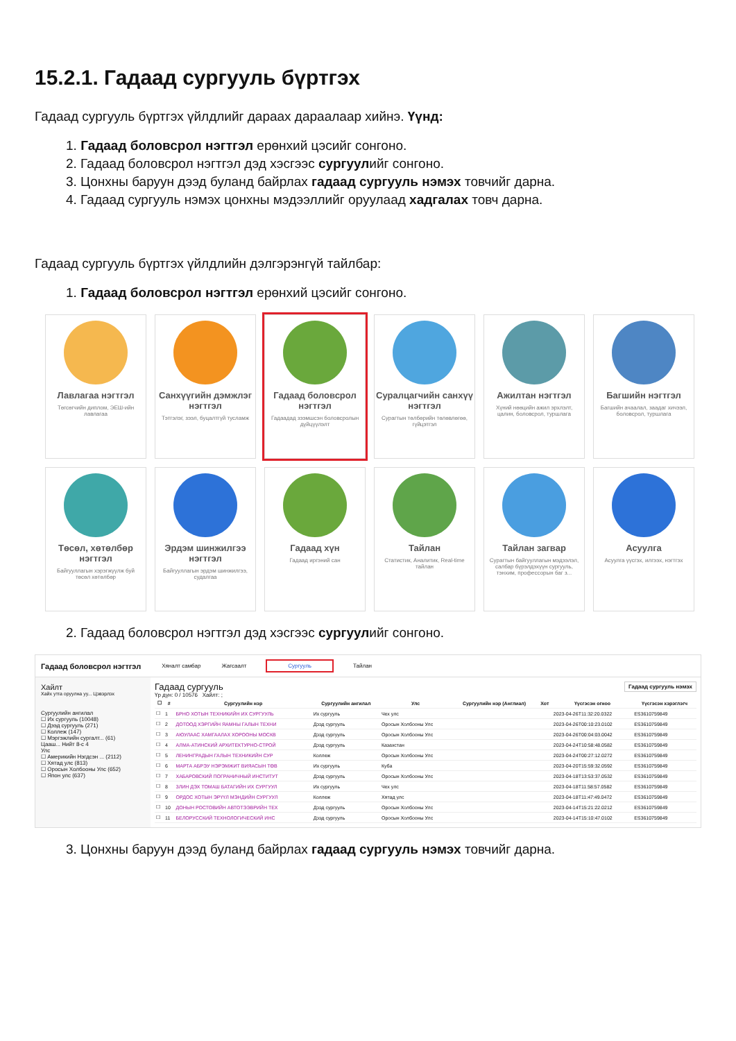15.2.1. Гадаад сургууль бүртгэх
Гадаад сургууль бүртгэх үйлдлийг дараах дараалаар хийнэ. Үүнд:
1. Гадаад боловсрол нэгтгэл ерөнхий цэсийг сонгоно.
2. Гадаад боловсрол нэгтгэл дэд хэсгээс сургуулийг сонгоно.
3. Цонхны баруун дээд буланд байрлах гадаад сургууль нэмэх товчийг дарна.
4. Гадаад сургууль нэмэх цонхны мэдээллийг оруулаад хадгалах товч дарна.
Гадаад сургууль бүртгэх үйлдлийн дэлгэрэнгүй тайлбар:
1. Гадаад боловсрол нэгтгэл ерөнхий цэсийг сонгоно.
Лавлагаа нэгтгэл
Төгсөгчийн диплом, ЭЕШ-ийн лавлагаа
Санхүүгийн дэмжлэг нэгтгэл
Тэтгэлэг, зээл, буцалтгүй тусламж
Гадаад боловсрол нэгтгэл
Гадаадад зээмшсэн боловсролын дүйцүүлэлт
Суралцагчийн санхүү нэгтгэл
Сурагтын төлбөрийн төлөвлөгөө, гүйцэтгэл
Ажилтан нэгтгэл
Хүний нөөцийн ажил эрхлэлт, цалин, боловсрол, туршлага
Багшийн нэгтгэл
Багшийн ачаалал, заадаг хичээл, боловсрол, туршлага
Төсөл, хөтөлбөр нэгтгэл
Байгууллагын хэрэгжүүлж буй төсөл хөтөлбөр
Эрдэм шинжилгээ нэгтгэл
Байгууллагын эрдэм шинжилгээ, судалгаа
Гадаад хүн
Гадаад иргэний сан
Тайлан
Статистик, Аналитик, Real-time тайлан
Тайлан загвар
Сурагтын байгууллагын мэдээлэл, салбар бүрэлдэхүүн сургууль, тэнхим, профессорын баг з...
Асуулга
Асуулга үүсгэх, илгээх, нэгтгэх
2. Гадаад боловсрол нэгтгэл дэд хэсгээс сургуулийг сонгоно.
Гадаад боловсрол нэгтгэл Хяналт самбар Жагсаалт Сургууль Тайлан
Хайлт
Хайх утга оруулна уу... Цэвэрлэх
Сургуулийн ангилал
☐ Их сургууль (10048)
☐ Дээд сургууль (271)
☐ Коллеж (147)
☐ Мэргэжлийн сургалт... (61)
Цааш... Нийт 8-с 4
Улс
☐ Америкийн Нэгдсэн ... (2112)
☐ Хятад улс (813)
☐ Оросын Холбооны Улс (652)
☐ Япон улс (637)
Гадаад сургууль Гадаад сургууль нэмэх
Үр дүн: 0 / 10576 Хайлт: ;
| ☐ | # | Сургуулийн нэр | Сургуулийн ангилал | Улс | Сургуулийн нэр (Англиал) | Хот | Үүсгэсэн огноо | Үүсгэсэн хэрэглэгч |
| --- | --- | --- | --- | --- | --- | --- | --- | --- |
| ☐ | 1 | БРНО ХОТЫН ТЕХНИКИЙН ИХ СУРГУУЛЬ | Их сургууль | Чех улс | | | 2023-04-26T11:32:20.0322 | ES3610759849 |
| ☐ | 2 | ДОТООД ХЭРГИЙН ЯАМНЫ ГАЛЫН ТЕХНИ | Дээд сургууль | Оросын Холбооны Улс | | | 2023-04-26T00:10:23.0102 | ES3610759849 |
| ☐ | 3 | АЮУЛААС ХАМГААЛАХ ХОРООНЫ МОСКВ | Дээд сургууль | Оросын Холбооны Улс | | | 2023-04-26T00:04:03.0042 | ES3610759849 |
| ☐ | 4 | АЛМА-АТИНСКИЙ АРХИТЕКТУРНО-СТРОЙ | Дээд сургууль | Казахстан | | | 2023-04-24T10:58:48.0582 | ES3610759849 |
| ☐ | 5 | ЛЕНИНГРАДЫН ГАЛЫН ТЕХНИКИЙН СУР | Коллеж | Оросын Холбооны Улс | | | 2023-04-24T00:27:12.0272 | ES3610759849 |
| ☐ | 6 | МАРТА АБРЭУ НЭРЭМЖИТ ВИЯАСЫН ТӨВ | Их сургууль | Куба | | | 2023-04-20T15:59:32.0592 | ES3610759849 |
| ☐ | 7 | ХАБАРОВСКИЙ ПОГРАНИЧНЫЙ ИНСТИТУТ | Дээд сургууль | Оросын Холбооны Улс | | | 2023-04-18T13:53:37.0532 | ES3610759849 |
| ☐ | 8 | ЗЛИН ДЭХ ТОМАШ БАТАГИЙН ИХ СУРГУУЛ | Их сургууль | Чех улс | | | 2023-04-18T11:58:57.0582 | ES3610759849 |
| ☐ | 9 | ОРДОС ХОТЫН ЭРҮҮЛ МЭНДИЙН СУРГУУЛ | Коллеж | Хятад улс | | | 2023-04-18T11:47:49.0472 | ES3610759849 |
| ☐ | 10 | ДОНЫН РОСТОВИЙН АВТОТЭЭВРИЙН ТЕХ | Дээд сургууль | Оросын Холбооны Улс | | | 2023-04-14T15:21:22.0212 | ES3610759849 |
| ☐ | 11 | БЕЛОРУССКИЙ ТЕХНОЛОГИЧЕСКИЙ ИНС | Дээд сургууль | Оросын Холбооны Улс | | | 2023-04-14T15:10:47.0102 | ES3610759849 |
3. Цонхны баруун дээд буланд байрлах гадаад сургууль нэмэх товчийг дарна.